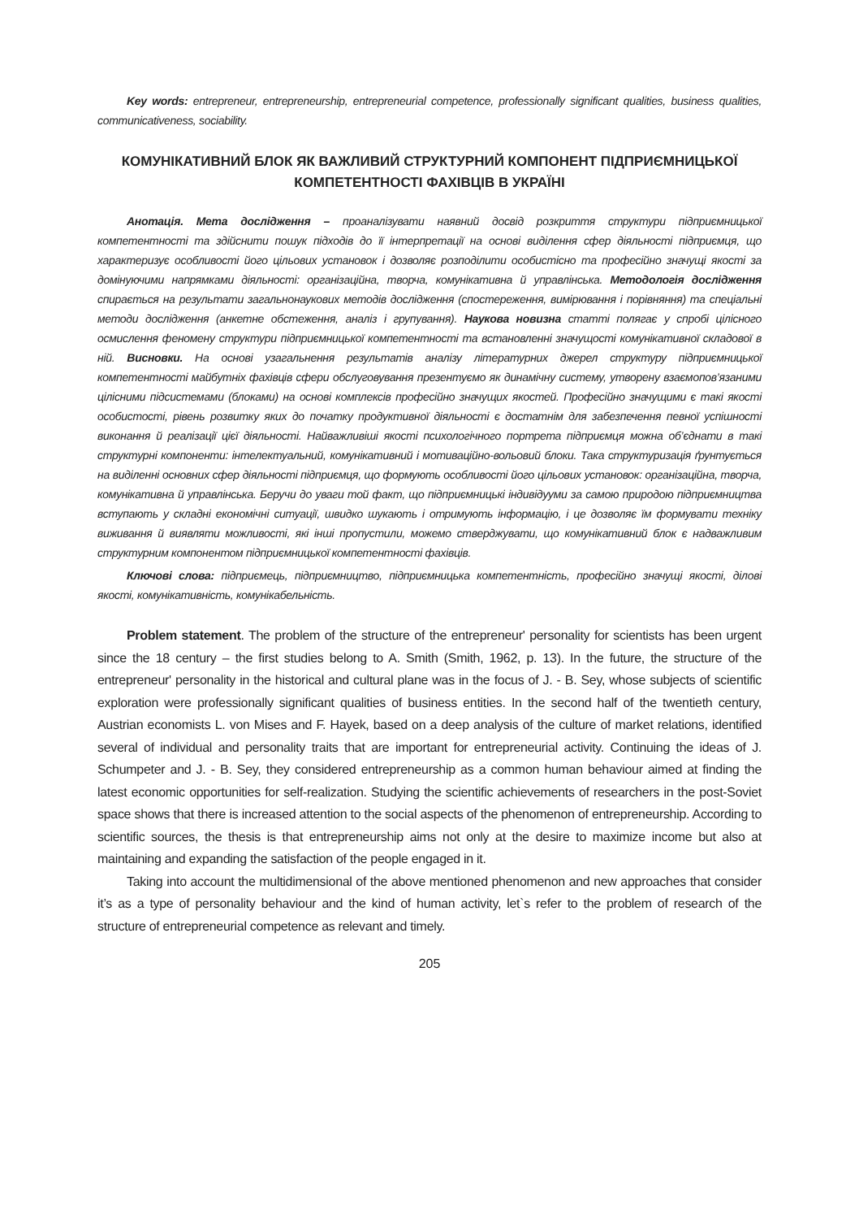Key words: entrepreneur, entrepreneurship, entrepreneurial competence, professionally significant qualities, business qualities, communicativeness, sociability.
КОМУНІКАТИВНИЙ БЛОК ЯК ВАЖЛИВИЙ СТРУКТУРНИЙ КОМПОНЕНТ ПІДПРИЄМНИЦЬКОЇ КОМПЕТЕНТНОСТІ ФАХІВЦІВ В УКРАЇНІ
Анотація. Мета дослідження – проаналізувати наявний досвід розкриття структури підприємницької компетентності та здійснити пошук підходів до її інтерпретації на основі виділення сфер діяльності підприємця, що характеризує особливості його цільових установок і дозволяє розподілити особистісно та професійно значущі якості за домінуючими напрямками діяльності: організаційна, творча, комунікативна й управлінська. Методологія дослідження спирається на результати загальнонаукових методів дослідження (спостереження, вимірювання і порівняння) та спеціальні методи дослідження (анкетне обстеження, аналіз і групування). Наукова новизна статті полягає у спробі цілісного осмислення феномену структури підприємницької компетентності та встановленні значущості комунікативної складової в ній. Висновки. На основі узагальнення результатів аналізу літературних джерел структуру підприємницької компетентності майбутніх фахівців сфери обслуговування презентуємо як динамічну систему, утворену взаємопов’язаними цілісними підсистемами (блоками) на основі комплексів професійно значущих якостей. Професійно значущими є такі якості особистості, рівень розвитку яких до початку продуктивної діяльності є достатнім для забезпечення певної успішності виконання й реалізації цієї діяльності. Найважливіші якості психологічного портрета підприємця можна об’єднати в такі структурні компоненти: інтелектуальний, комунікативний і мотиваційно-вольовий блоки. Така структуризація ґрунтується на виділенні основних сфер діяльності підприємця, що формують особливості його цільових установок: організаційна, творча, комунікативна й управлінська. Беручи до уваги той факт, що підприємницькі індивідууми за самою природою підприємництва вступають у складні економічні ситуації, швидко шукають і отримують інформацію, і це дозволяє їм формувати техніку виживання й виявляти можливості, які інші пропустили, можемо стверджувати, що комунікативний блок є надважливим структурним компонентом підприємницької компетентності фахівців.
Ключові слова: підприємець, підприємництво, підприємницька компетентність, професійно значущі якості, ділові якості, комунікативність, комунікабельність.
Problem statement. The problem of the structure of the entrepreneur' personality for scientists has been urgent since the 18 century – the first studies belong to A. Smith (Smith, 1962, p. 13). In the future, the structure of the entrepreneur' personality in the historical and cultural plane was in the focus of J. - B. Sey, whose subjects of scientific exploration were professionally significant qualities of business entities. In the second half of the twentieth century, Austrian economists L. von Mises and F. Hayek, based on a deep analysis of the culture of market relations, identified several of individual and personality traits that are important for entrepreneurial activity. Continuing the ideas of J. Schumpeter and J. - B. Sey, they considered entrepreneurship as a common human behaviour aimed at finding the latest economic opportunities for self-realization. Studying the scientific achievements of researchers in the post-Soviet space shows that there is increased attention to the social aspects of the phenomenon of entrepreneurship. According to scientific sources, the thesis is that entrepreneurship aims not only at the desire to maximize income but also at maintaining and expanding the satisfaction of the people engaged in it.
Taking into account the multidimensional of the above mentioned phenomenon and new approaches that consider it’s as a type of personality behaviour and the kind of human activity, let`s refer to the problem of research of the structure of entrepreneurial competence as relevant and timely.
205